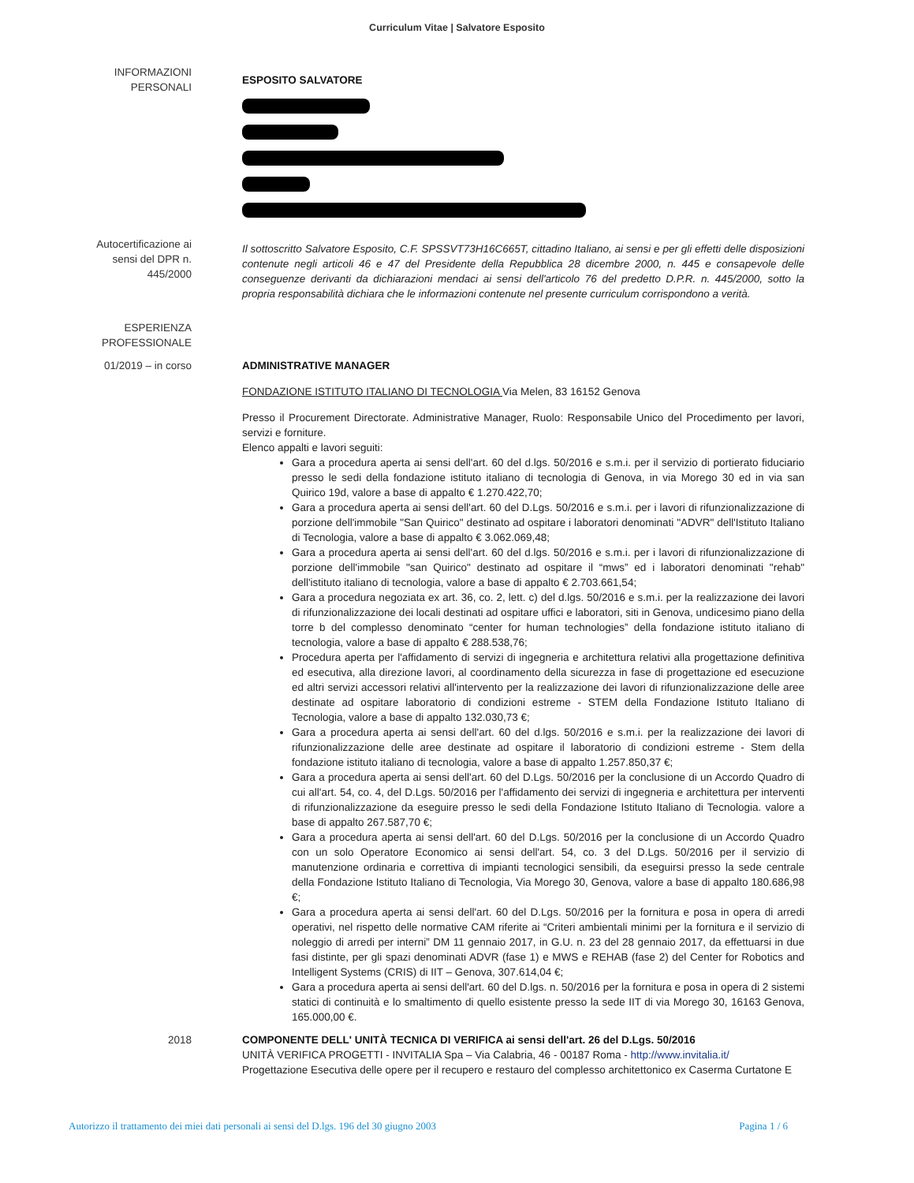Curriculum Vitae | Salvatore Esposito
INFORMAZIONI
PERSONALI
ESPOSITO SALVATORE
Autocertificazione ai
sensi del DPR n.
445/2000
Il sottoscritto Salvatore Esposito, C.F. SPSSVT73H16C665T, cittadino Italiano, ai sensi e per gli effetti delle disposizioni contenute negli articoli 46 e 47 del Presidente della Repubblica 28 dicembre 2000, n. 445 e consapevole delle conseguenze derivanti da dichiarazioni mendaci ai sensi dell'articolo 76 del predetto D.P.R. n. 445/2000, sotto la propria responsabilità dichiara che le informazioni contenute nel presente curriculum corrispondono a verità.
ESPERIENZA
PROFESSIONALE
01/2019 – in corso ADMINISTRATIVE MANAGER
FONDAZIONE ISTITUTO ITALIANO DI TECNOLOGIA Via Melen, 83 16152 Genova
Presso il Procurement Directorate. Administrative Manager, Ruolo: Responsabile Unico del Procedimento per lavori, servizi e forniture.
Elenco appalti e lavori seguiti:
Gara a procedura aperta ai sensi dell'art. 60 del d.lgs. 50/2016 e s.m.i. per il servizio di portierato fiduciario presso le sedi della fondazione istituto italiano di tecnologia di Genova, in via Morego 30 ed in via san Quirico 19d, valore a base di appalto € 1.270.422,70;
Gara a procedura aperta ai sensi dell'art. 60 del D.Lgs. 50/2016 e s.m.i. per i lavori di rifunzionalizzazione di porzione dell'immobile "San Quirico" destinato ad ospitare i laboratori denominati "ADVR" dell'Istituto Italiano di Tecnologia, valore a base di appalto € 3.062.069,48;
Gara a procedura aperta ai sensi dell'art. 60 del d.lgs. 50/2016 e s.m.i. per i lavori di rifunzionalizzazione di porzione dell'immobile "san Quirico" destinato ad ospitare il “mws” ed i laboratori denominati "rehab" dell'istituto italiano di tecnologia, valore a base di appalto € 2.703.661,54;
Gara a procedura negoziata ex art. 36, co. 2, lett. c) del d.lgs. 50/2016 e s.m.i. per la realizzazione dei lavori di rifunzionalizzazione dei locali destinati ad ospitare uffici e laboratori, siti in Genova, undicesimo piano della torre b del complesso denominato “center for human technologies” della fondazione istituto italiano di tecnologia, valore a base di appalto € 288.538,76;
Procedura aperta per l'affidamento di servizi di ingegneria e architettura relativi alla progettazione definitiva ed esecutiva, alla direzione lavori, al coordinamento della sicurezza in fase di progettazione ed esecuzione ed altri servizi accessori relativi all'intervento per la realizzazione dei lavori di rifunzionalizzazione delle aree destinate ad ospitare laboratorio di condizioni estreme - STEM della Fondazione Istituto Italiano di Tecnologia, valore a base di appalto 132.030,73 €;
Gara a procedura aperta ai sensi dell'art. 60 del d.lgs. 50/2016 e s.m.i. per la realizzazione dei lavori di rifunzionalizzazione delle aree destinate ad ospitare il laboratorio di condizioni estreme - Stem della fondazione istituto italiano di tecnologia, valore a base di appalto 1.257.850,37 €;
Gara a procedura aperta ai sensi dell'art. 60 del D.Lgs. 50/2016 per la conclusione di un Accordo Quadro di cui all'art. 54, co. 4, del D.Lgs. 50/2016 per l'affidamento dei servizi di ingegneria e architettura per interventi di rifunzionalizzazione da eseguire presso le sedi della Fondazione Istituto Italiano di Tecnologia. valore a base di appalto 267.587,70 €;
Gara a procedura aperta ai sensi dell'art. 60 del D.Lgs. 50/2016 per la conclusione di un Accordo Quadro con un solo Operatore Economico ai sensi dell'art. 54, co. 3 del D.Lgs. 50/2016 per il servizio di manutenzione ordinaria e correttiva di impianti tecnologici sensibili, da eseguirsi presso la sede centrale della Fondazione Istituto Italiano di Tecnologia, Via Morego 30, Genova, valore a base di appalto 180.686,98 €;
Gara a procedura aperta ai sensi dell'art. 60 del D.Lgs. 50/2016 per la fornitura e posa in opera di arredi operativi, nel rispetto delle normative CAM riferite ai “Criteri ambientali minimi per la fornitura e il servizio di noleggio di arredi per interni” DM 11 gennaio 2017, in G.U. n. 23 del 28 gennaio 2017, da effettuarsi in due fasi distinte, per gli spazi denominati ADVR (fase 1) e MWS e REHAB (fase 2) del Center for Robotics and Intelligent Systems (CRIS) di IIT – Genova, 307.614,04 €;
Gara a procedura aperta ai sensi dell'art. 60 del D.lgs. n. 50/2016 per la fornitura e posa in opera di 2 sistemi statici di continuità e lo smaltimento di quello esistente presso la sede IIT di via Morego 30, 16163 Genova, 165.000,00 €.
2018 COMPONENTE DELL' UNITÀ TECNICA DI VERIFICA ai sensi dell'art. 26 del D.Lgs. 50/2016
UNITÀ VERIFICA PROGETTI - INVITALIA Spa – Via Calabria, 46 - 00187 Roma - http://www.invitalia.it/
Progettazione Esecutiva delle opere per il recupero e restauro del complesso architettonico ex Caserma Curtatone E
Autorizzo il trattamento dei miei dati personali ai sensi del D.lgs. 196 del 30 giugno 2003 Pagina 1 / 6